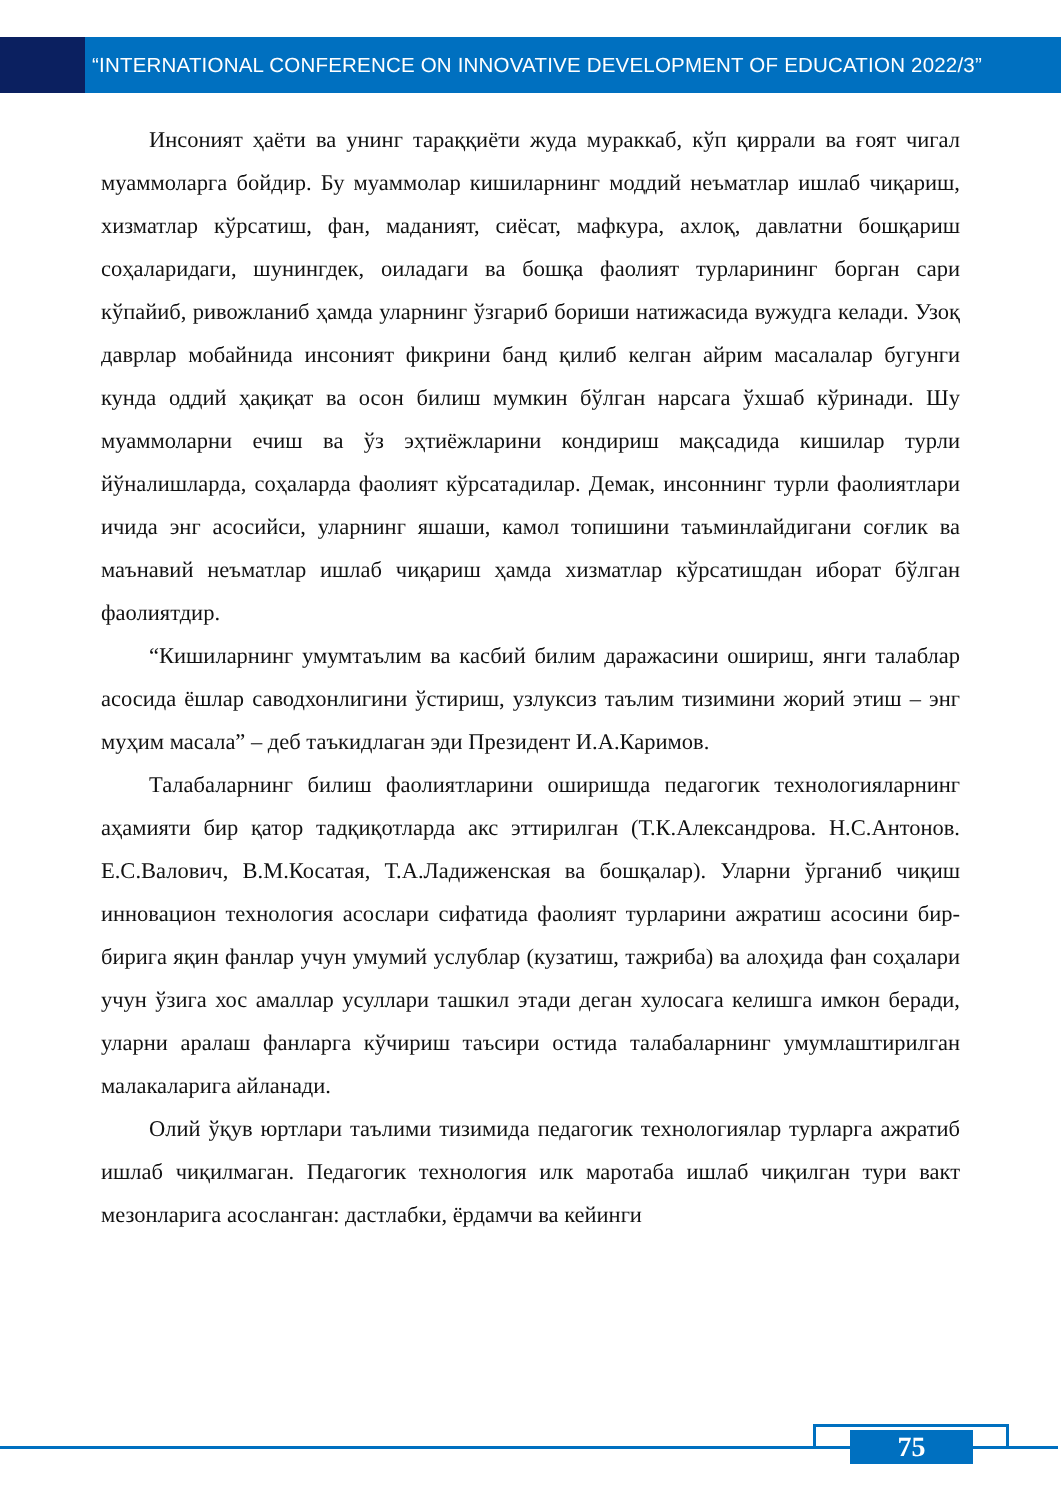“INTERNATIONAL CONFERENCE ON INNOVATIVE DEVELOPMENT OF EDUCATION 2022/3”
Инсоният ҳаёти ва унинг тараққиёти жуда мураккаб, кўп қиррали ва ғоят чигал муаммоларга бойдир. Бу муаммолар кишиларнинг моддий неъматлар ишлаб чиқариш, хизматлар кўрсатиш, фан, маданият, сиёсат, мафкура, ахлоқ, давлатни бошқариш соҳаларидаги, шунингдек, оиладаги ва бошқа фаолият турларининг борган сари кўпайиб, ривожланиб ҳамда уларнинг ўзгариб бориши натижасида вужудга келади. Узоқ даврлар мобайнида инсоният фикрини банд қилиб келган айрим масалалар бугунги кунда оддий ҳақиқат ва осон билиш мумкин бўлган нарсага ўхшаб кўринади. Шу муаммоларни ечиш ва ўз эҳтиёжларини кондириш мақсадида кишилар турли йўналишларда, соҳаларда фаолият кўрсатадилар. Демак, инсоннинг турли фаолиятлари ичида энг асосийси, уларнинг яшаши, камол топишини таъминлайдигани соғлик ва маънавий неъматлар ишлаб чиқариш ҳамда хизматлар кўрсатишдан иборат бўлган фаолиятдир.
“Кишиларнинг умумтаълим ва касбий билим даражасини ошириш, янги талаблар асосида ёшлар саводхонлигини ўстириш, узлуксиз таълим тизимини жорий этиш – энг муҳим масала” – деб таъкидлаган эди Президент И.А.Каримов.
Талабаларнинг билиш фаолиятларини оширишда педагогик технологияларнинг аҳамияти бир қатор тадқиқотларда акс эттирилган (Т.К.Александрова. Н.С.Антонов. Е.С.Валович, В.М.Косатая, Т.А.Ладиженская ва бошқалар). Уларни ўрганиб чиқиш инновацион технология асослари сифатида фаолият турларини ажратиш асосини бир-бирига яқин фанлар учун умумий услублар (кузатиш, тажриба) ва алоҳида фан соҳалари учун ўзига хос амаллар усуллари ташкил этади деган хулосага келишга имкон беради, уларни аралаш фанларга кўчириш таъсири остида талабаларнинг умумлаштирилган малакаларига айланади.
Олий ўқув юртлари таълими тизимида педагогик технологиялар турларга ажратиб ишлаб чиқилмаган. Педагогик технология илк маротаба ишлаб чиқилган тури вакт мезонларига асосланган: дастлабки, ёрдамчи ва кейинги
75